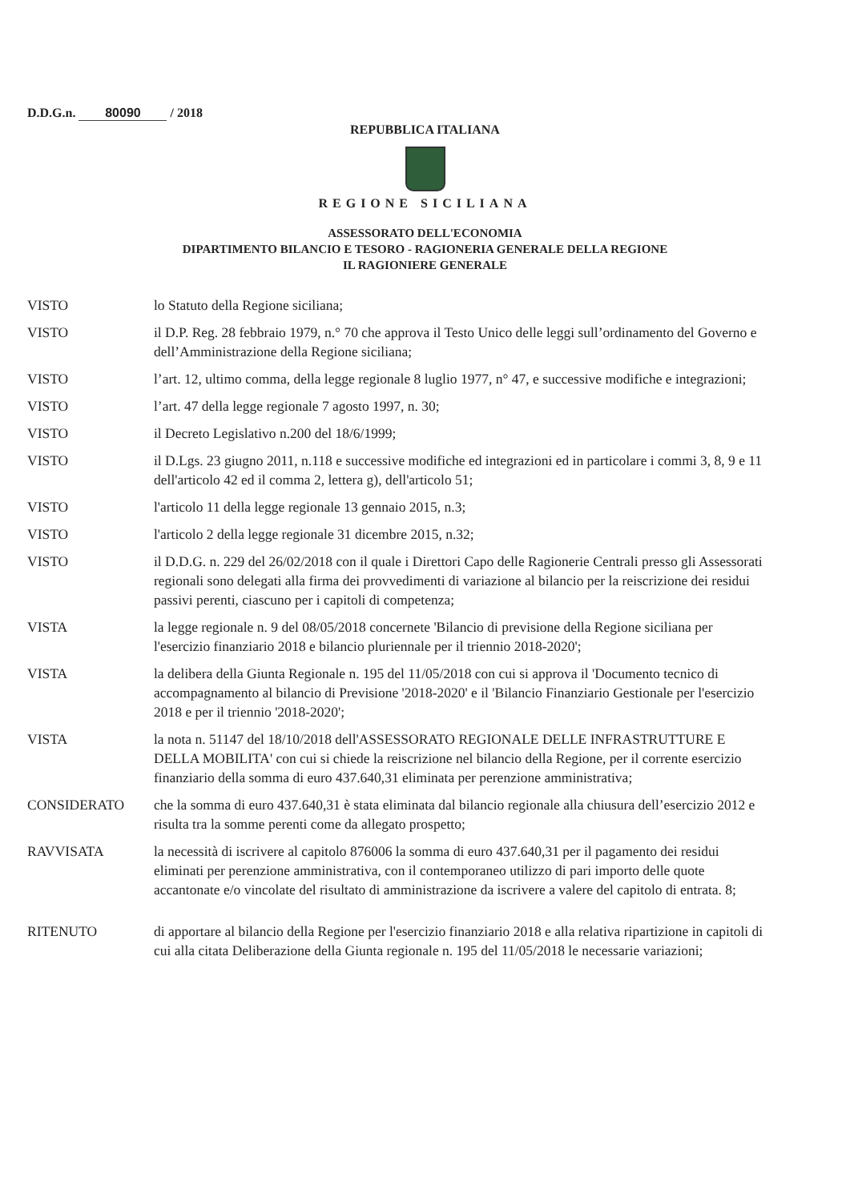D.D.G.n. 80090 / 2018
REPUBBLICA ITALIANA
REGIONE SICILIANA
ASSESSORATO DELL'ECONOMIA
DIPARTIMENTO BILANCIO E TESORO - RAGIONERIA GENERALE DELLA REGIONE
IL RAGIONIERE GENERALE
| VISTO | lo Statuto della Regione siciliana; |
| VISTO | il D.P. Reg. 28 febbraio 1979, n.° 70 che approva il Testo Unico delle leggi sull’ordinamento del Governo e dell’Amministrazione della Regione siciliana; |
| VISTO | l’art. 12, ultimo comma, della legge regionale 8 luglio 1977, n° 47, e successive modifiche e integrazioni; |
| VISTO | l’art. 47 della legge regionale 7 agosto 1997, n. 30; |
| VISTO | il Decreto Legislativo n.200 del 18/6/1999; |
| VISTO | il D.Lgs. 23 giugno 2011, n.118 e successive modifiche ed integrazioni ed in particolare i commi 3, 8, 9 e 11 dell'articolo 42 ed il comma 2, lettera g), dell'articolo 51; |
| VISTO | l'articolo 11 della legge regionale 13 gennaio 2015, n.3; |
| VISTO | l'articolo 2 della legge regionale 31 dicembre 2015, n.32; |
| VISTO | il D.D.G. n. 229 del 26/02/2018 con il quale i Direttori Capo delle Ragionerie Centrali presso gli Assessorati regionali sono delegati alla firma dei provvedimenti di variazione al bilancio per la reiscrizione dei residui passivi perenti, ciascuno per i capitoli di competenza; |
| VISTA | la legge regionale n. 9 del 08/05/2018 concernete 'Bilancio di previsione della Regione siciliana per l'esercizio finanziario 2018 e bilancio pluriennale per il triennio 2018-2020'; |
| VISTA | la delibera della Giunta Regionale n. 195 del 11/05/2018 con cui si approva il 'Documento tecnico di accompagnamento al bilancio di Previsione '2018-2020' e il 'Bilancio Finanziario Gestionale per l'esercizio 2018 e per il triennio '2018-2020'; |
| VISTA | la nota n. 51147 del 18/10/2018 dell'ASSESSORATO REGIONALE DELLE INFRASTRUTTURE E DELLA MOBILITA' con cui si chiede la reiscrizione nel bilancio della Regione, per il corrente esercizio finanziario della somma di euro 437.640,31 eliminata per perenzione amministrativa; |
| CONSIDERATO | che la somma di euro 437.640,31 è stata eliminata dal bilancio regionale alla chiusura dell’esercizio 2012 e risulta tra la somme perenti come da allegato prospetto; |
| RAVVISATA | la necessità di iscrivere al capitolo 876006 la somma di euro 437.640,31 per il pagamento dei residui eliminati per perenzione amministrativa, con il contemporaneo utilizzo di pari importo delle quote accantonate e/o vincolate del risultato di amministrazione da iscrivere a valere del capitolo di entrata. 8; |
| RITENUTO | di apportare al bilancio della Regione per l'esercizio finanziario 2018 e alla relativa ripartizione in capitoli di cui alla citata Deliberazione della Giunta regionale n. 195 del 11/05/2018 le necessarie variazioni; |